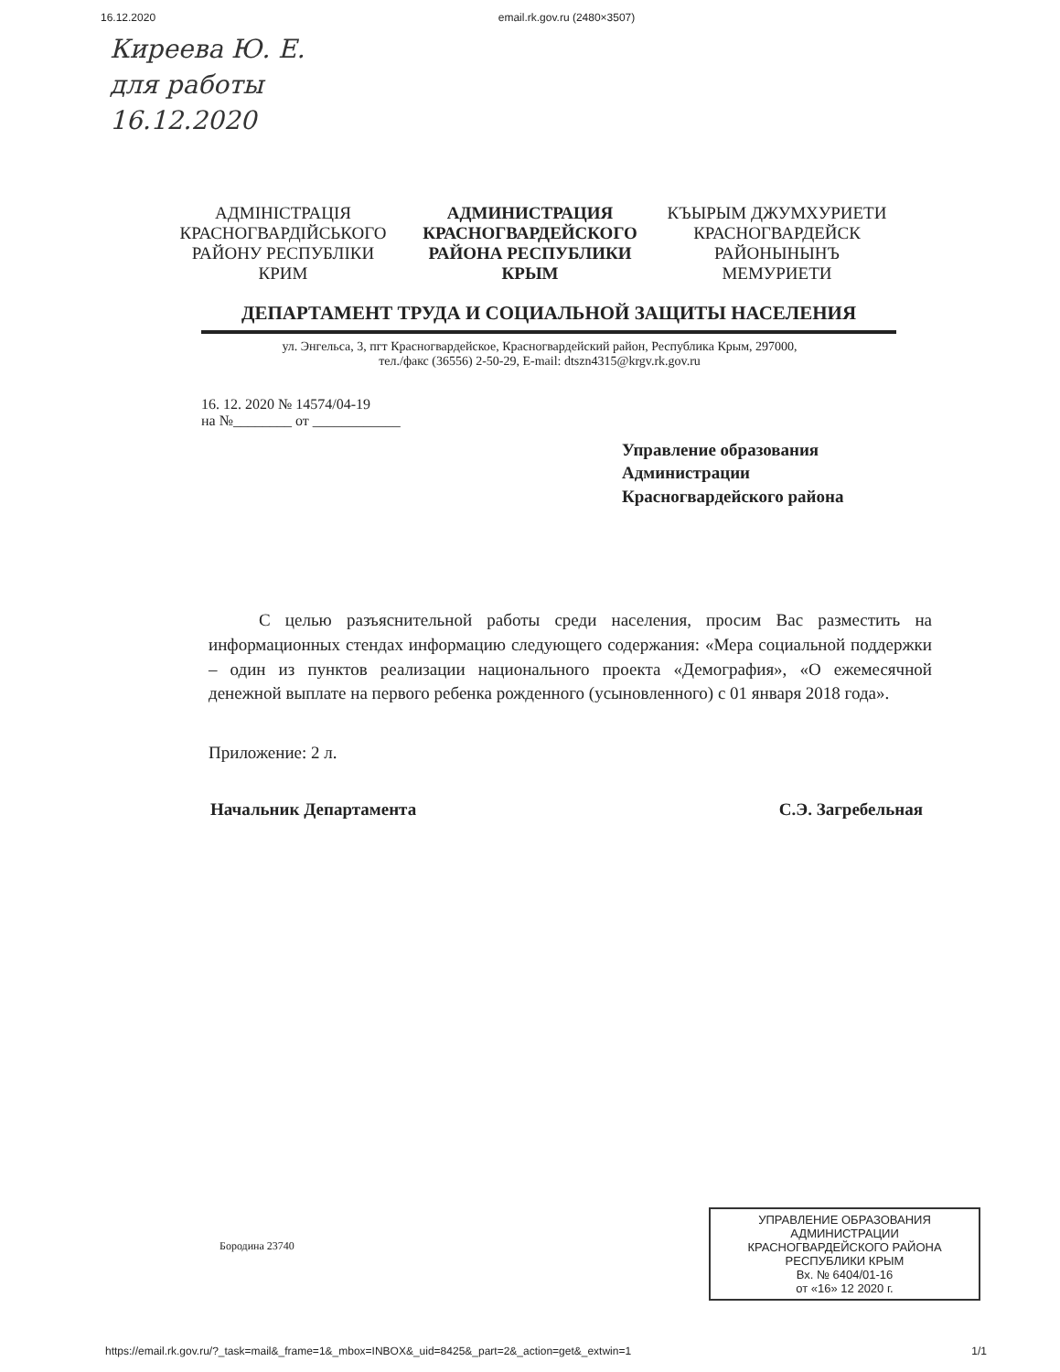16.12.2020 email.rk.gov.ru (2480×3507)
Киреева Ю. Е.
для работы
16.12.2020
АДМІНІСТРАЦІЯ КРАСНОГВАРДІЙСЬКОГО РАЙОНУ РЕСПУБЛІКИ КРИМ
АДМИНИСТРАЦИЯ КРАСНОГВАРДЕЙСКОГО РАЙОНА РЕСПУБЛИКИ КРЫМ
КЪЫРЫМ ДЖУМХУРИЕТИ КРАСНОГВАРДЕЙСК РАЙОНЫНЫНЪ МЕМУРИЕТИ
ДЕПАРТАМЕНТ ТРУДА И СОЦИАЛЬНОЙ ЗАЩИТЫ НАСЕЛЕНИЯ
ул. Энгельса, 3, пгт Красногвардейское, Красногвардейский район, Республика Крым, 297000,
тел./факс (36556) 2-50-29, E-mail: dtszn4315@krgv.rk.gov.ru
16. 12. 2020 № 14574/04-19
на №________ от ____________
Управление образования
Администрации
Красногвардейского района
С целью разъяснительной работы среди населения, просим Вас разместить на информационных стендах информацию следующего содержания: «Мера социальной поддержки – один из пунктов реализации национального проекта «Демография», «О ежемесячной денежной выплате на первого ребенка рожденного (усыновленного) с 01 января 2018 года».
Приложение: 2 л.
Начальник Департамента С.Э. Загребельная
Бородина 23740
УПРАВЛЕНИЕ ОБРАЗОВАНИЯ
АДМИНИСТРАЦИИ
КРАСНОГВАРДЕЙСКОГО РАЙОНА
РЕСПУБЛИКИ КРЫМ
Вх. № 6404/01-16
от «16» 12 2020 г.
https://email.rk.gov.ru/?_task=mail&_frame=1&_mbox=INBOX&_uid=8425&_part=2&_action=get&_extwin=1 1/1